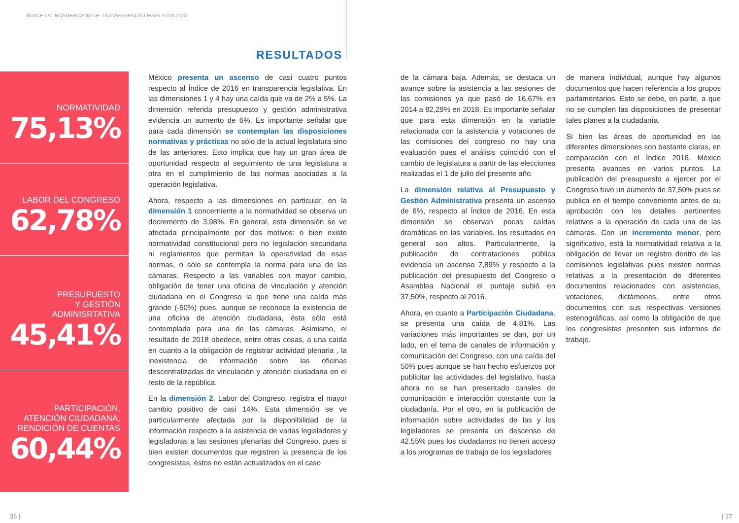ÍNDICE LATINOAMERICANO DE TRANSPARENCIA LEGISLATIVA 2018
RESULTADOS
NORMATIVIDAD
75,13%
LABOR DEL CONGRESO
62,78%
PRESUPUESTO
Y GESTIÓN
ADMINISRTATIVA
45,41%
PARTICIPACIÓN,
ATENCIÓN CIUDADANA,
RENDICIÓN DE CUENTAS
60,44%
México presenta un ascenso de casi cuatro puntos respecto al Índice de 2016 en transparencia legislativa. En las dimensiones 1 y 4 hay una caída que va de 2% a 5%. La dimensión referida presupuesto y gestión administrativa evidencia un aumento de 6%. Es importante señalar que para cada dimensión se contemplan las disposiciones normativas y prácticas no sólo de la actual legislatura sino de las anteriores. Esto implica que hay un gran área de oportunidad respecto al seguimiento de una legislatura a otra en el cumplimiento de las normas asociadas a la operación legislativa.
Ahora, respecto a las dimensiones en particular, en la dimensión 1 concerniente a la normatividad se observa un decremento de 3,98%. En general, esta dimensión se ve afectada principalmente por dos motivos: o bien existe normatividad constitucional pero no legislación secundaria ni reglamentos que permitan la operatividad de esas normas, o sólo se contempla la norma para una de las cámaras. Respecto a las variables con mayor cambio, obligación de tener una oficina de vinculación y atención ciudadana en el Congreso la que tiene una caída más grande (-50%) pues, aunque se reconoce la existencia de una oficina de atención ciudadana, ésta sólo está contemplada para una de las cámaras. Asimismo, el resultado de 2018 obedece, entre otras cosas, a una caída en cuanto a la obligación de registrar actividad plenaria , la inexistencia de información sobre las oficinas descentralizadas de vinculación y atención ciudadana en el resto de la república.
En la dimensión 2, Labor del Congreso, registra el mayor cambio positivo de casi 14%. Esta dimensión se ve particularmente afectada por la disponibilidad de la información respecto a la asistencia de varias legisladores y legisladoras a las sesiones plenarias del Congreso, pues si bien existen documentos que registren la presencia de los congresistas, éstos no están actualizados en el caso
de la cámara baja. Además, se destaca un avance sobre la asistencia a las sesiones de las comisiones ya que pasó de 16,67% en 2014 a 82,29% en 2018. Es importante señalar que para esta dimensión en la variable relacionada con la asistencia y votaciones de las comisiones del congreso no hay una evaluación pues el análisis coincidió con el cambio de legislatura a partir de las elecciones realizadas el 1 de julio del presente año.
La dimensión relativa al Presupuesto y Gestión Administrativa presenta un ascenso de 6%, respecto al Índice de 2016. En esta dimensión se observan pocas caídas dramáticas en las variables, los resultados en general son altos. Particularmente, la publicación de contrataciones pública evidencia un ascenso 7,89% y respecto a la publicación del presupuesto del Congreso o Asamblea Nacional el puntaje subió en 37,50%, respecto al 2016.
Ahora, en cuanto a Participación Ciudadana, se presenta una caída de 4,81%. Las variaciones más importantes se dan, por un lado, en el tema de canales de información y comunicación del Congreso, con una caída del 50% pues aunque se han hecho esfuerzos por publicitar las actividades del legislativo, hasta ahora no se han presentado canales de comunicación e interacción constante con la ciudadanía. Por el otro, en la publicación de información sobre actividades de las y los legisladores se presenta un descenso de 42.55% pues los ciudadanos no tienen acceso a los programas de trabajo de los legisladores
de manera individual, aunque hay algunos documentos que hacen referencia a los grupos parlamentarios. Esto se debe, en parte, a que no se cumplen las disposiciones de presentar tales planes a la ciudadanía.
Si bien las áreas de oportunidad en las diferentes dimensiones son bastante claras, en comparación con el Índice 2016, México presenta avances en varios puntos. La publicación del presupuesto a ejercer por el Congreso tuvo un aumento de 37,50% pues se publica en el tiempo conveniente antes de su aprobación con los detalles pertinentes relativos a la operación de cada una de las cámaras. Con un incremento menor, pero significativo, está la normatividad relativa a la obligación de llevar un registro dentro de las comisiones legislativas pues existen normas relativas a la presentación de diferentes documentos relacionados con asistencias, votaciones, dictámenes, entre otros documentos con sus respectivas versiones estenográficas, así como la obligación de que los congresistas presenten sus informes de trabajo.
36 | | 37